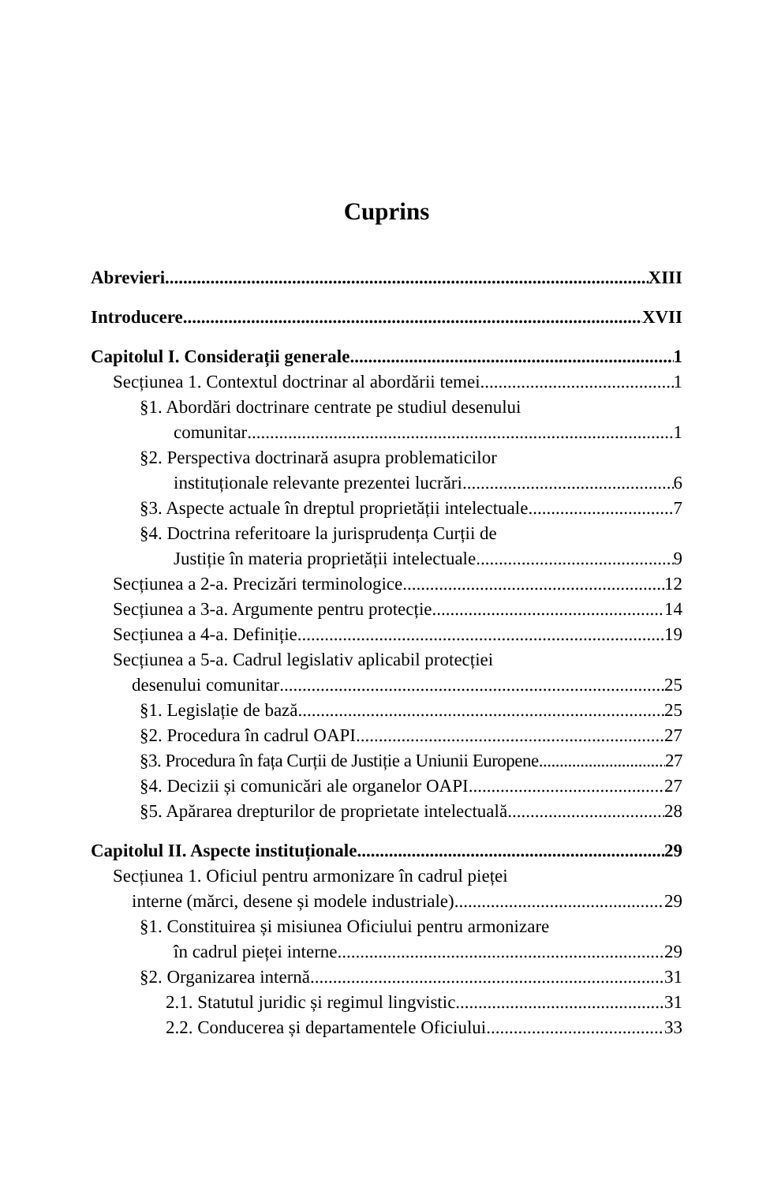Cuprins
Abrevieri XIII
Introducere XVII
Capitolul I. Considerații generale 1
Secțiunea 1. Contextul doctrinar al abordării temei 1
§1. Abordări doctrinare centrate pe studiul desenului
comunitar 1
§2. Perspectiva doctrinară asupra problematicilor
instituționale relevante prezentei lucrări 6
§3. Aspecte actuale în dreptul proprietății intelectuale 7
§4. Doctrina referitoare la jurisprudența Curții de
Justiție în materia proprietății intelectuale 9
Secțiunea a 2-a. Precizări terminologice 12
Secțiunea a 3-a. Argumente pentru protecție 14
Secțiunea a 4-a. Definiție 19
Secțiunea a 5-a. Cadrul legislativ aplicabil protecției
desenului comunitar 25
§1. Legislație de bază 25
§2. Procedura în cadrul OAPI 27
§3. Procedura în fața Curții de Justiție a Uniunii Europene 27
§4. Decizii și comunicări ale organelor OAPI 27
§5. Apărarea drepturilor de proprietate intelectuală 28
Capitolul II. Aspecte instituționale 29
Secțiunea 1. Oficiul pentru armonizare în cadrul pieței
interne (mărci, desene și modele industriale) 29
§1. Constituirea și misiunea Oficiului pentru armonizare
în cadrul pieței interne 29
§2. Organizarea internă 31
2.1. Statutul juridic și regimul lingvistic 31
2.2. Conducerea și departamentele Oficiului 33